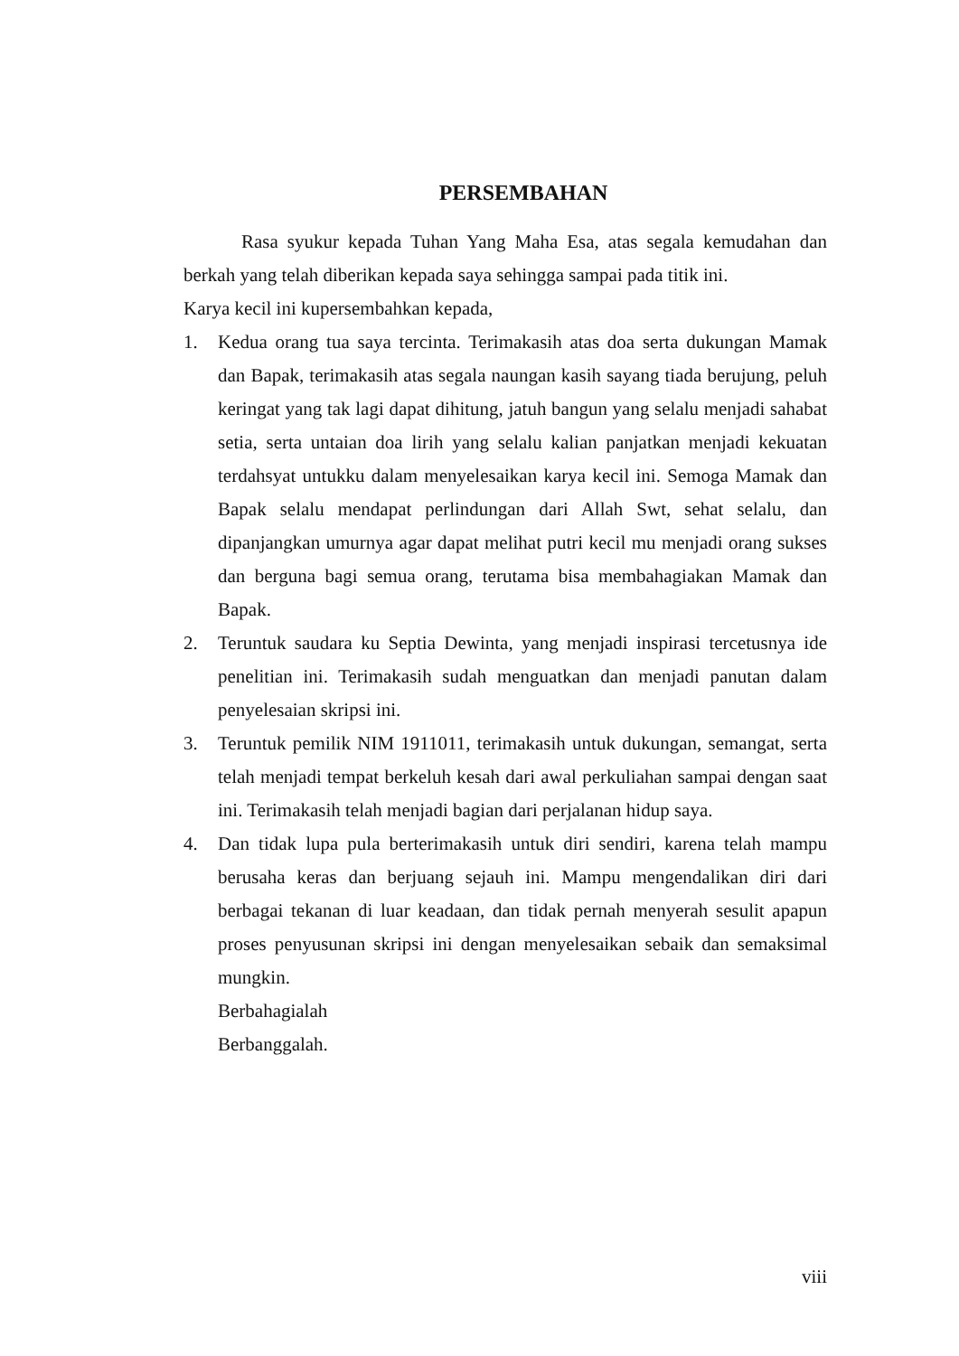PERSEMBAHAN
Rasa syukur kepada Tuhan Yang Maha Esa, atas segala kemudahan dan berkah yang telah diberikan kepada saya sehingga sampai pada titik ini.
Karya kecil ini kupersembahkan kepada,
1. Kedua orang tua saya tercinta. Terimakasih atas doa serta dukungan Mamak dan Bapak, terimakasih atas segala naungan kasih sayang tiada berujung, peluh keringat yang tak lagi dapat dihitung, jatuh bangun yang selalu menjadi sahabat setia, serta untaian doa lirih yang selalu kalian panjatkan menjadi kekuatan terdahsyat untukku dalam menyelesaikan karya kecil ini. Semoga Mamak dan Bapak selalu mendapat perlindungan dari Allah Swt, sehat selalu, dan dipanjangkan umurnya agar dapat melihat putri kecil mu menjadi orang sukses dan berguna bagi semua orang, terutama bisa membahagiakan Mamak dan Bapak.
2. Teruntuk saudara ku Septia Dewinta, yang menjadi inspirasi tercetusnya ide penelitian ini. Terimakasih sudah menguatkan dan menjadi panutan dalam penyelesaian skripsi ini.
3. Teruntuk pemilik NIM 1911011, terimakasih untuk dukungan, semangat, serta telah menjadi tempat berkeluh kesah dari awal perkuliahan sampai dengan saat ini. Terimakasih telah menjadi bagian dari perjalanan hidup saya.
4. Dan tidak lupa pula berterimakasih untuk diri sendiri, karena telah mampu berusaha keras dan berjuang sejauh ini. Mampu mengendalikan diri dari berbagai tekanan di luar keadaan, dan tidak pernah menyerah sesulit apapun proses penyusunan skripsi ini dengan menyelesaikan sebaik dan semaksimal mungkin.
Berbahagialah
Berbanggalah.
viii